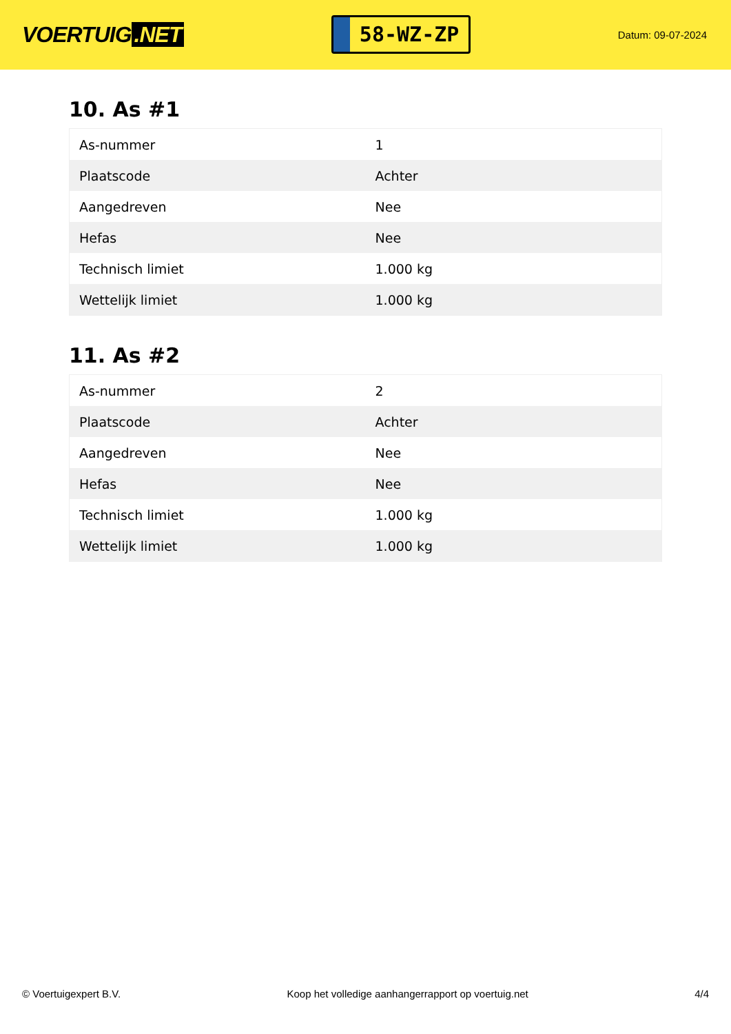VOERTUIG.NET
58-WZ-ZP
Datum: 09-07-2024
10. As #1
| As-nummer | 1 |
| Plaatscode | Achter |
| Aangedreven | Nee |
| Hefas | Nee |
| Technisch limiet | 1.000 kg |
| Wettelijk limiet | 1.000 kg |
11. As #2
| As-nummer | 2 |
| Plaatscode | Achter |
| Aangedreven | Nee |
| Hefas | Nee |
| Technisch limiet | 1.000 kg |
| Wettelijk limiet | 1.000 kg |
© Voertuigexpert B.V. Koop het volledige aanhangerrapport op voertuig.net 4/4